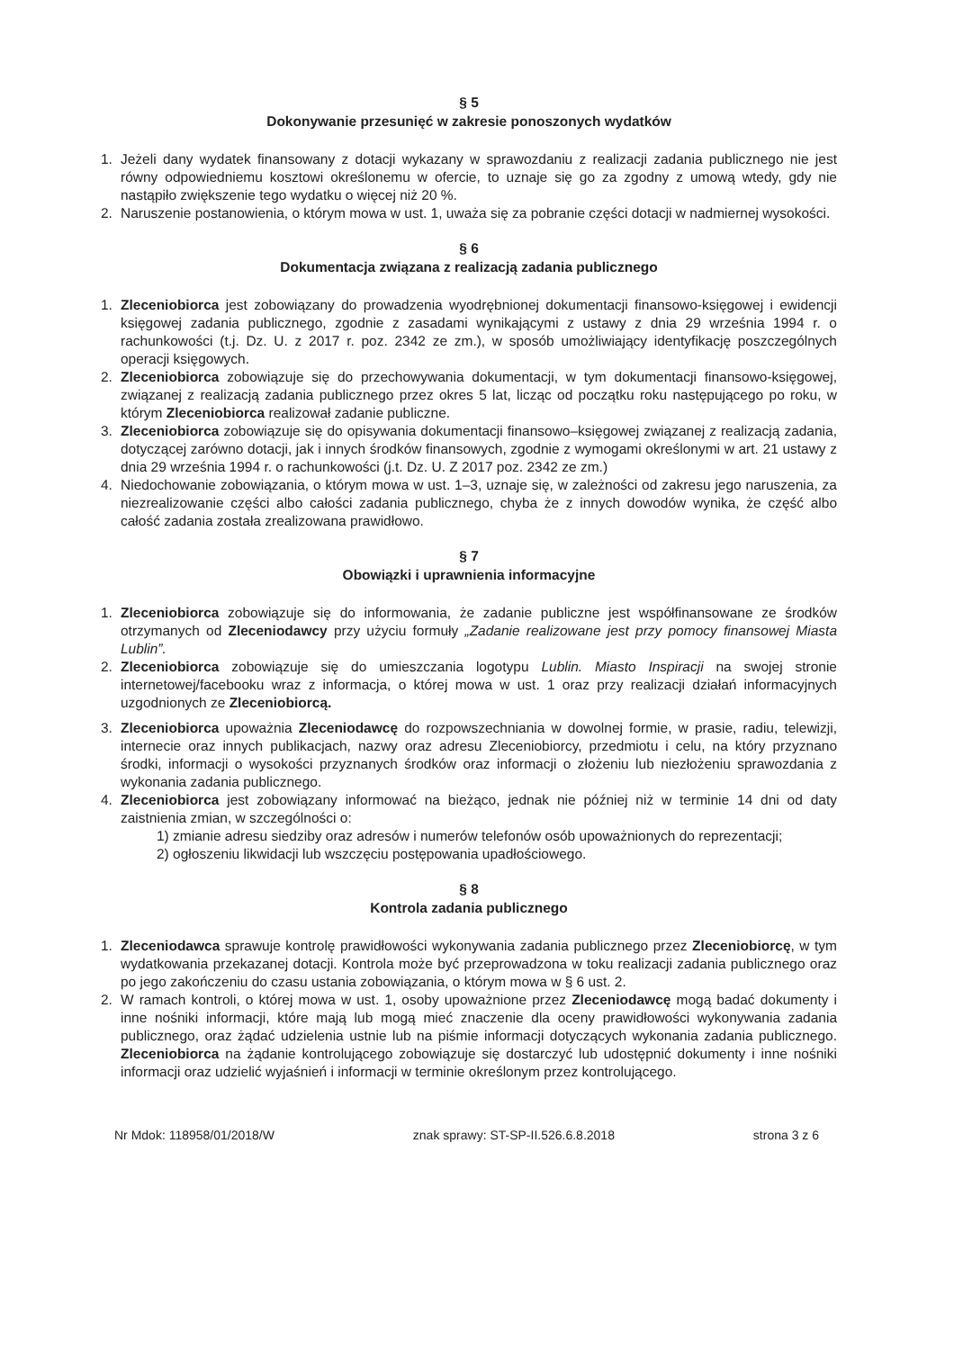§ 5
Dokonywanie przesunięć w zakresie ponoszonych wydatków
1. Jeżeli dany wydatek finansowany z dotacji wykazany w sprawozdaniu z realizacji zadania publicznego nie jest równy odpowiedniemu kosztowi określonemu w ofercie, to uznaje się go za zgodny z umową wtedy, gdy nie nastąpiło zwiększenie tego wydatku o więcej niż 20 %.
2. Naruszenie postanowienia, o którym mowa w ust. 1, uważa się za pobranie części dotacji w nadmiernej wysokości.
§ 6
Dokumentacja związana z realizacją zadania publicznego
1. Zleceniobiorca jest zobowiązany do prowadzenia wyodrębnionej dokumentacji finansowo-księgowej i ewidencji księgowej zadania publicznego, zgodnie z zasadami wynikającymi z ustawy z dnia 29 września 1994 r. o rachunkowości (t.j. Dz. U. z 2017 r. poz. 2342 ze zm.), w sposób umożliwiający identyfikację poszczególnych operacji księgowych.
2. Zleceniobiorca zobowiązuje się do przechowywania dokumentacji, w tym dokumentacji finansowo-księgowej, związanej z realizacją zadania publicznego przez okres 5 lat, licząc od początku roku następującego po roku, w którym Zleceniobiorca realizował zadanie publiczne.
3. Zleceniobiorca zobowiązuje się do opisywania dokumentacji finansowo–księgowej związanej z realizacją zadania, dotyczącej zarówno dotacji, jak i innych środków finansowych, zgodnie z wymogami określonymi w art. 21 ustawy z dnia 29 września 1994 r. o rachunkowości (j.t. Dz. U. Z 2017 poz. 2342 ze zm.)
4. Niedochowanie zobowiązania, o którym mowa w ust. 1–3, uznaje się, w zależności od zakresu jego naruszenia, za niezrealizowanie części albo całości zadania publicznego, chyba że z innych dowodów wynika, że część albo całość zadania została zrealizowana prawidłowo.
§ 7
Obowiązki i uprawnienia informacyjne
1. Zleceniobiorca zobowiązuje się do informowania, że zadanie publiczne jest współfinansowane ze środków otrzymanych od Zleceniodawcy przy użyciu formuły „Zadanie realizowane jest przy pomocy finansowej Miasta Lublin”.
2. Zleceniobiorca zobowiązuje się do umieszczania logotypu Lublin. Miasto Inspiracji na swojej stronie internetowej/facebooku wraz z informacja, o której mowa w ust. 1 oraz przy realizacji działań informacyjnych uzgodnionych ze Zleceniobiorcą.
3. Zleceniobiorca upoważnia Zleceniodawcę do rozpowszechniania w dowolnej formie, w prasie, radiu, telewizji, internecie oraz innych publikacjach, nazwy oraz adresu Zleceniobiorcy, przedmiotu i celu, na który przyznano środki, informacji o wysokości przyznanych środków oraz informacji o złożeniu lub niezłożeniu sprawozdania z wykonania zadania publicznego.
4. Zleceniobiorca jest zobowiązany informować na bieżąco, jednak nie później niż w terminie 14 dni od daty zaistnienia zmian, w szczególności o:
1) zmianie adresu siedziby oraz adresów i numerów telefonów osób upoważnionych do reprezentacji;
2) ogłoszeniu likwidacji lub wszczęciu postępowania upadłościowego.
§ 8
Kontrola zadania publicznego
1. Zleceniodawca sprawuje kontrolę prawidłowości wykonywania zadania publicznego przez Zleceniobiorcę, w tym wydatkowania przekazanej dotacji. Kontrola może być przeprowadzona w toku realizacji zadania publicznego oraz po jego zakończeniu do czasu ustania zobowiązania, o którym mowa w § 6 ust. 2.
2. W ramach kontroli, o której mowa w ust. 1, osoby upoważnione przez Zleceniodawcę mogą badać dokumenty i inne nośniki informacji, które mają lub mogą mieć znaczenie dla oceny prawidłowości wykonywania zadania publicznego, oraz żądać udzielenia ustnie lub na piśmie informacji dotyczących wykonania zadania publicznego. Zleceniobiorca na żądanie kontrolującego zobowiązuje się dostarczyć lub udostępnić dokumenty i inne nośniki informacji oraz udzielić wyjaśnień i informacji w terminie określonym przez kontrolującego.
Nr Mdok: 118958/01/2018/W znak sprawy: ST-SP-II.526.6.8.2018 strona 3 z 6